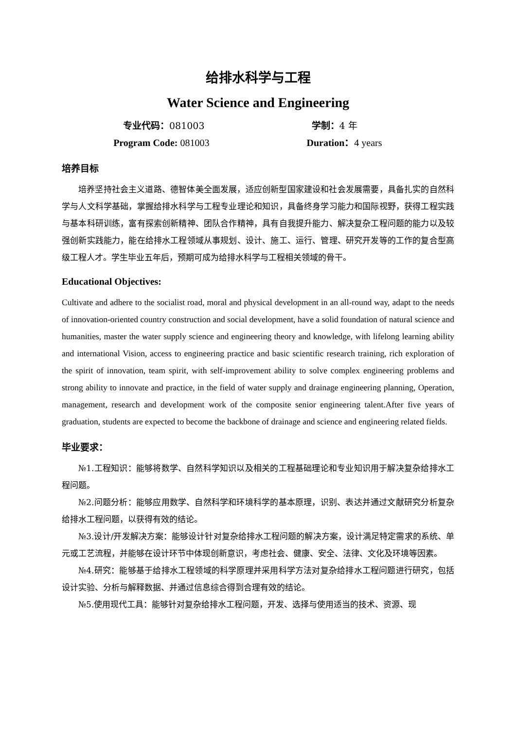给排水科学与工程
Water Science and Engineering
专业代码：081003 学制：4 年
Program Code: 081003 Duration：4 years
培养目标
培养坚持社会主义道路、德智体美全面发展，适应创新型国家建设和社会发展需要，具备扎实的自然科学与人文科学基础，掌握给排水科学与工程专业理论和知识，具备终身学习能力和国际视野，获得工程实践与基本科研训练，富有探索创新精神、团队合作精神，具有自我提升能力、解决复杂工程问题的能力以及较强创新实践能力，能在给排水工程领域从事规划、设计、施工、运行、管理、研究开发等的工作的复合型高级工程人才。学生毕业五年后，预期可成为给排水科学与工程相关领域的骨干。
Educational Objectives:
Cultivate and adhere to the socialist road, moral and physical development in an all-round way, adapt to the needs of innovation-oriented country construction and social development, have a solid foundation of natural science and humanities, master the water supply science and engineering theory and knowledge, with lifelong learning ability and international Vision, access to engineering practice and basic scientific research training, rich exploration of the spirit of innovation, team spirit, with self-improvement ability to solve complex engineering problems and strong ability to innovate and practice, in the field of water supply and drainage engineering planning, Operation, management, research and development work of the composite senior engineering talent.After five years of graduation, students are expected to become the backbone of drainage and science and engineering related fields.
毕业要求：
№1.工程知识：能够将数学、自然科学知识以及相关的工程基础理论和专业知识用于解决复杂给排水工程问题。
№2.问题分析：能够应用数学、自然科学和环境科学的基本原理，识别、表达并通过文献研究分析复杂给排水工程问题，以获得有效的结论。
№3.设计/开发解决方案：能够设计针对复杂给排水工程问题的解决方案，设计满足特定需求的系统、单元或工艺流程，并能够在设计环节中体现创新意识，考虑社会、健康、安全、法律、文化及环境等因素。
№4.研究：能够基于给排水工程领域的科学原理并采用科学方法对复杂给排水工程问题进行研究，包括设计实验、分析与解释数据、并通过信息综合得到合理有效的结论。
№5.使用现代工具：能够针对复杂给排水工程问题，开发、选择与使用适当的技术、资源、现